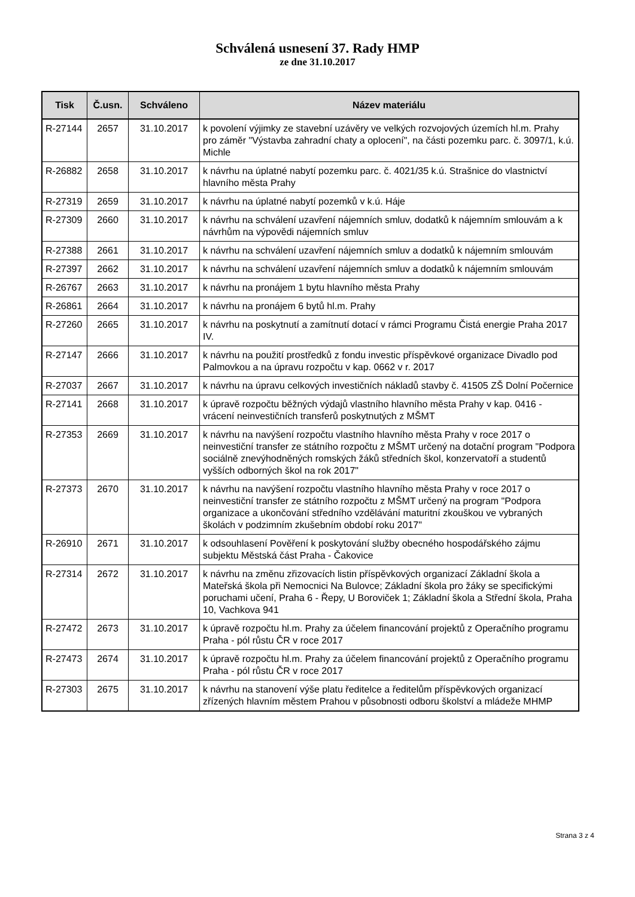Schválená usnesení 37. Rady HMP
ze dne 31.10.2017
| Tisk | Č.usn. | Schváleno | Název materiálu |
| --- | --- | --- | --- |
| R-27144 | 2657 | 31.10.2017 | k povolení výjimky ze stavební uzávěry ve velkých rozvojových územích hl.m. Prahy pro záměr "Výstavba zahradní chaty a oplocení", na části pozemku parc. č. 3097/1, k.ú. Michle |
| R-26882 | 2658 | 31.10.2017 | k návrhu na úplatné nabytí pozemku parc. č. 4021/35 k.ú. Strašnice do vlastnictví hlavního města Prahy |
| R-27319 | 2659 | 31.10.2017 | k návrhu na úplatné nabytí pozemků v k.ú. Háje |
| R-27309 | 2660 | 31.10.2017 | k návrhu na schválení uzavření nájemních smluv, dodatků k nájemním smlouvám a k návrhům na výpovědi nájemních smluv |
| R-27388 | 2661 | 31.10.2017 | k návrhu na schválení uzavření nájemních smluv a dodatků k nájemním smlouvám |
| R-27397 | 2662 | 31.10.2017 | k návrhu na schválení uzavření nájemních smluv a dodatků k nájemním smlouvám |
| R-26767 | 2663 | 31.10.2017 | k návrhu na pronájem 1 bytu hlavního města Prahy |
| R-26861 | 2664 | 31.10.2017 | k návrhu na pronájem 6 bytů hl.m. Prahy |
| R-27260 | 2665 | 31.10.2017 | k návrhu na poskytnutí a zamítnutí dotací v rámci Programu Čistá energie Praha 2017 IV. |
| R-27147 | 2666 | 31.10.2017 | k návrhu na použití prostředků z fondu investic příspěvkové organizace Divadlo pod Palmovkou a na úpravu rozpočtu v kap. 0662 v r. 2017 |
| R-27037 | 2667 | 31.10.2017 | k návrhu na úpravu celkových investičních nákladů stavby č. 41505 ZŠ Dolní Počernice |
| R-27141 | 2668 | 31.10.2017 | k úpravě rozpočtu běžných výdajů vlastního hlavního města Prahy v kap. 0416 - vrácení neinvestičních transferů poskytnutých z MŠMT |
| R-27353 | 2669 | 31.10.2017 | k návrhu na navýšení rozpočtu vlastního hlavního města Prahy v roce 2017 o neinvestiční transfer ze státního rozpočtu z MŠMT určený na dotační program "Podpora sociálně znevýhodněných romských žáků středních škol, konzervatoří a studentů vyšších odborných škol na rok 2017" |
| R-27373 | 2670 | 31.10.2017 | k návrhu na navýšení rozpočtu vlastního hlavního města Prahy v roce 2017 o neinvestiční transfer ze státního rozpočtu z MŠMT určený na program "Podpora organizace a ukončování středního vzdělávání maturitní zkouškou ve vybraných školách v podzimním zkušebním období roku 2017" |
| R-26910 | 2671 | 31.10.2017 | k odsouhlasení Pověření k poskytování služby obecného hospodářského zájmu subjektu Městská část Praha - Čakovice |
| R-27314 | 2672 | 31.10.2017 | k návrhu na změnu zřizovacích listin příspěvkových organizací Základní škola a Mateřská škola při Nemocnici Na Bulovce; Základní škola pro žáky se specifickými poruchami učení, Praha 6 - Řepy, U Boroviček 1; Základní škola a Střední škola, Praha 10, Vachkova 941 |
| R-27472 | 2673 | 31.10.2017 | k úpravě rozpočtu hl.m. Prahy za účelem financování projektů z Operačního programu Praha - pól růstu ČR v roce 2017 |
| R-27473 | 2674 | 31.10.2017 | k úpravě rozpočtu hl.m. Prahy za účelem financování projektů z Operačního programu Praha - pól růstu ČR v roce 2017 |
| R-27303 | 2675 | 31.10.2017 | k návrhu na stanovení výše platu ředitelce a ředitelům příspěvkových organizací zřízených hlavním městem Prahou v působnosti odboru školství a mládeže MHMP |
Strana 3 z 4